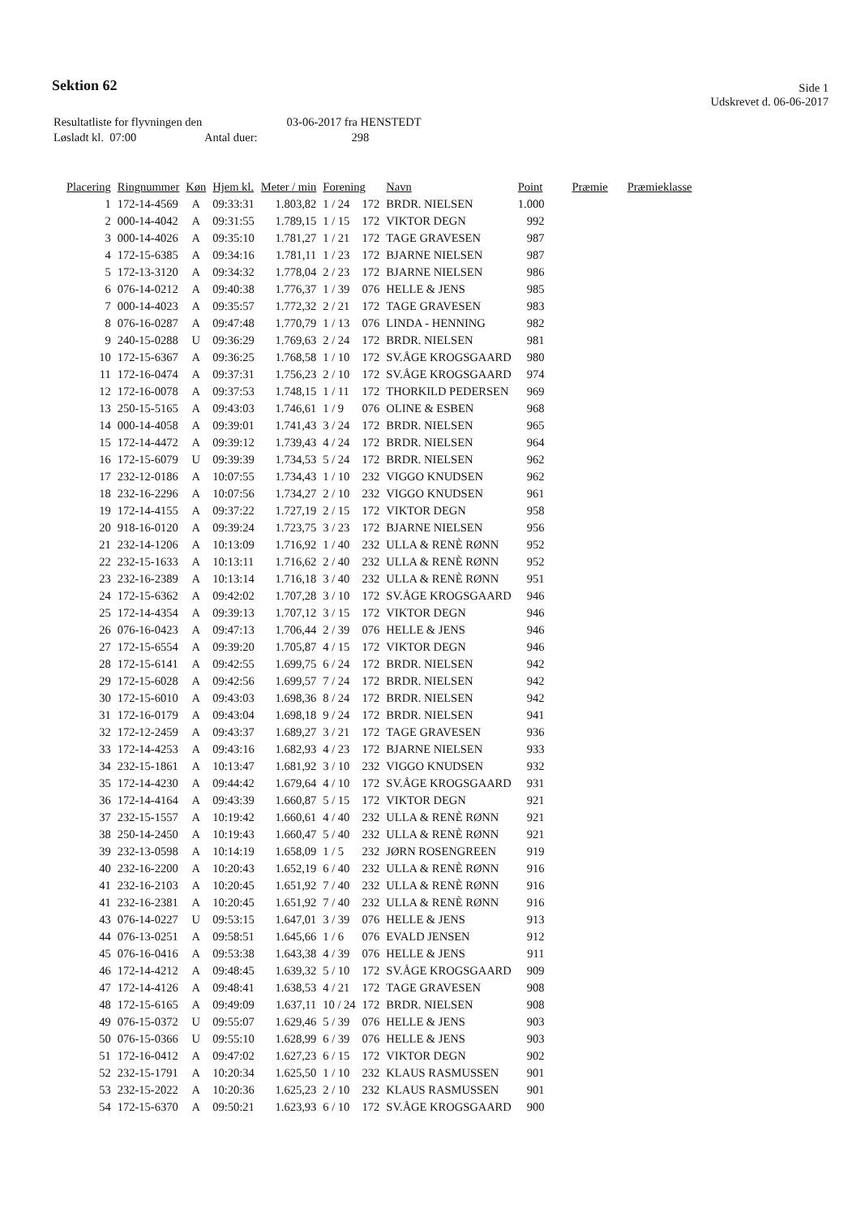Sektion 62
Side 1
Udskrevet d. 06-06-2017
| Resultatliste for flyvningen den | 03-06-2017 fra HENSTEDT |
| Løsladt kl. 07:00 Antal duer: | 298 |
| Placering | Ringnummer | Køn | Hjem kl. | Meter / min | Forening | | Navn | Point | Præmie | Præmieklasse |
| --- | --- | --- | --- | --- | --- | --- | --- | --- | --- | --- |
| 1 | 172-14-4569 | A | 09:33:31 | 1.803,82 | 1 / 24 | 172 | BRDR. NIELSEN | 1.000 | | |
| 2 | 000-14-4042 | A | 09:31:55 | 1.789,15 | 1 / 15 | 172 | VIKTOR DEGN | 992 | | |
| 3 | 000-14-4026 | A | 09:35:10 | 1.781,27 | 1 / 21 | 172 | TAGE GRAVESEN | 987 | | |
| 4 | 172-15-6385 | A | 09:34:16 | 1.781,11 | 1 / 23 | 172 | BJARNE NIELSEN | 987 | | |
| 5 | 172-13-3120 | A | 09:34:32 | 1.778,04 | 2 / 23 | 172 | BJARNE NIELSEN | 986 | | |
| 6 | 076-14-0212 | A | 09:40:38 | 1.776,37 | 1 / 39 | 076 | HELLE & JENS | 985 | | |
| 7 | 000-14-4023 | A | 09:35:57 | 1.772,32 | 2 / 21 | 172 | TAGE GRAVESEN | 983 | | |
| 8 | 076-16-0287 | A | 09:47:48 | 1.770,79 | 1 / 13 | 076 | LINDA - HENNING | 982 | | |
| 9 | 240-15-0288 | U | 09:36:29 | 1.769,63 | 2 / 24 | 172 | BRDR. NIELSEN | 981 | | |
| 10 | 172-15-6367 | A | 09:36:25 | 1.768,58 | 1 / 10 | 172 | SV.ÅGE KROGSGAARD | 980 | | |
| 11 | 172-16-0474 | A | 09:37:31 | 1.756,23 | 2 / 10 | 172 | SV.ÅGE KROGSGAARD | 974 | | |
| 12 | 172-16-0078 | A | 09:37:53 | 1.748,15 | 1 / 11 | 172 | THORKILD PEDERSEN | 969 | | |
| 13 | 250-15-5165 | A | 09:43:03 | 1.746,61 | 1 / 9 | 076 | OLINE & ESBEN | 968 | | |
| 14 | 000-14-4058 | A | 09:39:01 | 1.741,43 | 3 / 24 | 172 | BRDR. NIELSEN | 965 | | |
| 15 | 172-14-4472 | A | 09:39:12 | 1.739,43 | 4 / 24 | 172 | BRDR. NIELSEN | 964 | | |
| 16 | 172-15-6079 | U | 09:39:39 | 1.734,53 | 5 / 24 | 172 | BRDR. NIELSEN | 962 | | |
| 17 | 232-12-0186 | A | 10:07:55 | 1.734,43 | 1 / 10 | 232 | VIGGO KNUDSEN | 962 | | |
| 18 | 232-16-2296 | A | 10:07:56 | 1.734,27 | 2 / 10 | 232 | VIGGO KNUDSEN | 961 | | |
| 19 | 172-14-4155 | A | 09:37:22 | 1.727,19 | 2 / 15 | 172 | VIKTOR DEGN | 958 | | |
| 20 | 918-16-0120 | A | 09:39:24 | 1.723,75 | 3 / 23 | 172 | BJARNE NIELSEN | 956 | | |
| 21 | 232-14-1206 | A | 10:13:09 | 1.716,92 | 1 / 40 | 232 | ULLA & RENÈ RØNN | 952 | | |
| 22 | 232-15-1633 | A | 10:13:11 | 1.716,62 | 2 / 40 | 232 | ULLA & RENÈ RØNN | 952 | | |
| 23 | 232-16-2389 | A | 10:13:14 | 1.716,18 | 3 / 40 | 232 | ULLA & RENÈ RØNN | 951 | | |
| 24 | 172-15-6362 | A | 09:42:02 | 1.707,28 | 3 / 10 | 172 | SV.ÅGE KROGSGAARD | 946 | | |
| 25 | 172-14-4354 | A | 09:39:13 | 1.707,12 | 3 / 15 | 172 | VIKTOR DEGN | 946 | | |
| 26 | 076-16-0423 | A | 09:47:13 | 1.706,44 | 2 / 39 | 076 | HELLE & JENS | 946 | | |
| 27 | 172-15-6554 | A | 09:39:20 | 1.705,87 | 4 / 15 | 172 | VIKTOR DEGN | 946 | | |
| 28 | 172-15-6141 | A | 09:42:55 | 1.699,75 | 6 / 24 | 172 | BRDR. NIELSEN | 942 | | |
| 29 | 172-15-6028 | A | 09:42:56 | 1.699,57 | 7 / 24 | 172 | BRDR. NIELSEN | 942 | | |
| 30 | 172-15-6010 | A | 09:43:03 | 1.698,36 | 8 / 24 | 172 | BRDR. NIELSEN | 942 | | |
| 31 | 172-16-0179 | A | 09:43:04 | 1.698,18 | 9 / 24 | 172 | BRDR. NIELSEN | 941 | | |
| 32 | 172-12-2459 | A | 09:43:37 | 1.689,27 | 3 / 21 | 172 | TAGE GRAVESEN | 936 | | |
| 33 | 172-14-4253 | A | 09:43:16 | 1.682,93 | 4 / 23 | 172 | BJARNE NIELSEN | 933 | | |
| 34 | 232-15-1861 | A | 10:13:47 | 1.681,92 | 3 / 10 | 232 | VIGGO KNUDSEN | 932 | | |
| 35 | 172-14-4230 | A | 09:44:42 | 1.679,64 | 4 / 10 | 172 | SV.ÅGE KROGSGAARD | 931 | | |
| 36 | 172-14-4164 | A | 09:43:39 | 1.660,87 | 5 / 15 | 172 | VIKTOR DEGN | 921 | | |
| 37 | 232-15-1557 | A | 10:19:42 | 1.660,61 | 4 / 40 | 232 | ULLA & RENÈ RØNN | 921 | | |
| 38 | 250-14-2450 | A | 10:19:43 | 1.660,47 | 5 / 40 | 232 | ULLA & RENÈ RØNN | 921 | | |
| 39 | 232-13-0598 | A | 10:14:19 | 1.658,09 | 1 / 5 | 232 | JØRN ROSENGREEN | 919 | | |
| 40 | 232-16-2200 | A | 10:20:43 | 1.652,19 | 6 / 40 | 232 | ULLA & RENÈ RØNN | 916 | | |
| 41 | 232-16-2103 | A | 10:20:45 | 1.651,92 | 7 / 40 | 232 | ULLA & RENÈ RØNN | 916 | | |
| 41 | 232-16-2381 | A | 10:20:45 | 1.651,92 | 7 / 40 | 232 | ULLA & RENÈ RØNN | 916 | | |
| 43 | 076-14-0227 | U | 09:53:15 | 1.647,01 | 3 / 39 | 076 | HELLE & JENS | 913 | | |
| 44 | 076-13-0251 | A | 09:58:51 | 1.645,66 | 1 / 6 | 076 | EVALD JENSEN | 912 | | |
| 45 | 076-16-0416 | A | 09:53:38 | 1.643,38 | 4 / 39 | 076 | HELLE & JENS | 911 | | |
| 46 | 172-14-4212 | A | 09:48:45 | 1.639,32 | 5 / 10 | 172 | SV.ÅGE KROGSGAARD | 909 | | |
| 47 | 172-14-4126 | A | 09:48:41 | 1.638,53 | 4 / 21 | 172 | TAGE GRAVESEN | 908 | | |
| 48 | 172-15-6165 | A | 09:49:09 | 1.637,11 | 10 / 24 | 172 | BRDR. NIELSEN | 908 | | |
| 49 | 076-15-0372 | U | 09:55:07 | 1.629,46 | 5 / 39 | 076 | HELLE & JENS | 903 | | |
| 50 | 076-15-0366 | U | 09:55:10 | 1.628,99 | 6 / 39 | 076 | HELLE & JENS | 903 | | |
| 51 | 172-16-0412 | A | 09:47:02 | 1.627,23 | 6 / 15 | 172 | VIKTOR DEGN | 902 | | |
| 52 | 232-15-1791 | A | 10:20:34 | 1.625,50 | 1 / 10 | 232 | KLAUS RASMUSSEN | 901 | | |
| 53 | 232-15-2022 | A | 10:20:36 | 1.625,23 | 2 / 10 | 232 | KLAUS RASMUSSEN | 901 | | |
| 54 | 172-15-6370 | A | 09:50:21 | 1.623,93 | 6 / 10 | 172 | SV.ÅGE KROGSGAARD | 900 | | |